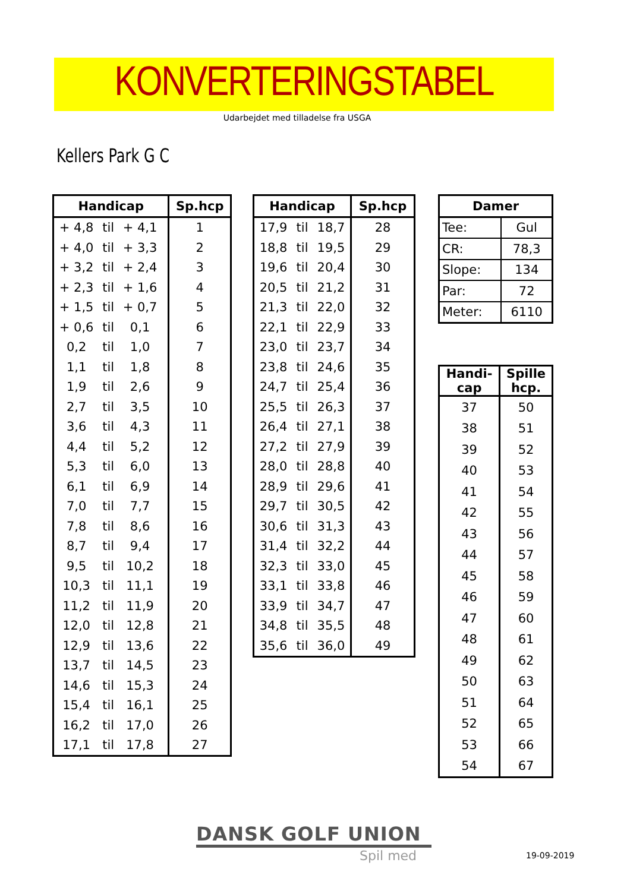KONVERTERINGSTABEL
Udarbejdet med tilladelse fra USGA
Kellers Park G C
| Handicap | | | | Sp.hcp |
| --- | --- | --- | --- | --- |
| + 4,8 | til | + 4,1 | | 1 |
| + 4,0 | til | + 3,3 | | 2 |
| + 3,2 | til | + 2,4 | | 3 |
| + 2,3 | til | + 1,6 | | 4 |
| + 1,5 | til | + 0,7 | | 5 |
| + 0,6 | til | 0,1 | | 6 |
| 0,2 | til | 1,0 | | 7 |
| 1,1 | til | 1,8 | | 8 |
| 1,9 | til | 2,6 | | 9 |
| 2,7 | til | 3,5 | | 10 |
| 3,6 | til | 4,3 | | 11 |
| 4,4 | til | 5,2 | | 12 |
| 5,3 | til | 6,0 | | 13 |
| 6,1 | til | 6,9 | | 14 |
| 7,0 | til | 7,7 | | 15 |
| 7,8 | til | 8,6 | | 16 |
| 8,7 | til | 9,4 | | 17 |
| 9,5 | til | 10,2 | | 18 |
| 10,3 | til | 11,1 | | 19 |
| 11,2 | til | 11,9 | | 20 |
| 12,0 | til | 12,8 | | 21 |
| 12,9 | til | 13,6 | | 22 |
| 13,7 | til | 14,5 | | 23 |
| 14,6 | til | 15,3 | | 24 |
| 15,4 | til | 16,1 | | 25 |
| 16,2 | til | 17,0 | | 26 |
| 17,1 | til | 17,8 | | 27 |
| Handicap | | | Sp.hcp |
| --- | --- | --- | --- |
| 17,9 | til | 18,7 | 28 |
| 18,8 | til | 19,5 | 29 |
| 19,6 | til | 20,4 | 30 |
| 20,5 | til | 21,2 | 31 |
| 21,3 | til | 22,0 | 32 |
| 22,1 | til | 22,9 | 33 |
| 23,0 | til | 23,7 | 34 |
| 23,8 | til | 24,6 | 35 |
| 24,7 | til | 25,4 | 36 |
| 25,5 | til | 26,3 | 37 |
| 26,4 | til | 27,1 | 38 |
| 27,2 | til | 27,9 | 39 |
| 28,0 | til | 28,8 | 40 |
| 28,9 | til | 29,6 | 41 |
| 29,7 | til | 30,5 | 42 |
| 30,6 | til | 31,3 | 43 |
| 31,4 | til | 32,2 | 44 |
| 32,3 | til | 33,0 | 45 |
| 33,1 | til | 33,8 | 46 |
| 33,9 | til | 34,7 | 47 |
| 34,8 | til | 35,5 | 48 |
| 35,6 | til | 36,0 | 49 |
| Damer | |
| --- | --- |
| Tee: | Gul |
| CR: | 78,3 |
| Slope: | 134 |
| Par: | 72 |
| Meter: | 6110 |
| Handi- cap | Spille hcp. |
| --- | --- |
| 37 | 50 |
| 38 | 51 |
| 39 | 52 |
| 40 | 53 |
| 41 | 54 |
| 42 | 55 |
| 43 | 56 |
| 44 | 57 |
| 45 | 58 |
| 46 | 59 |
| 47 | 60 |
| 48 | 61 |
| 49 | 62 |
| 50 | 63 |
| 51 | 64 |
| 52 | 65 |
| 53 | 66 |
| 54 | 67 |
DANSK GOLF UNION
Spil med 19-09-2019